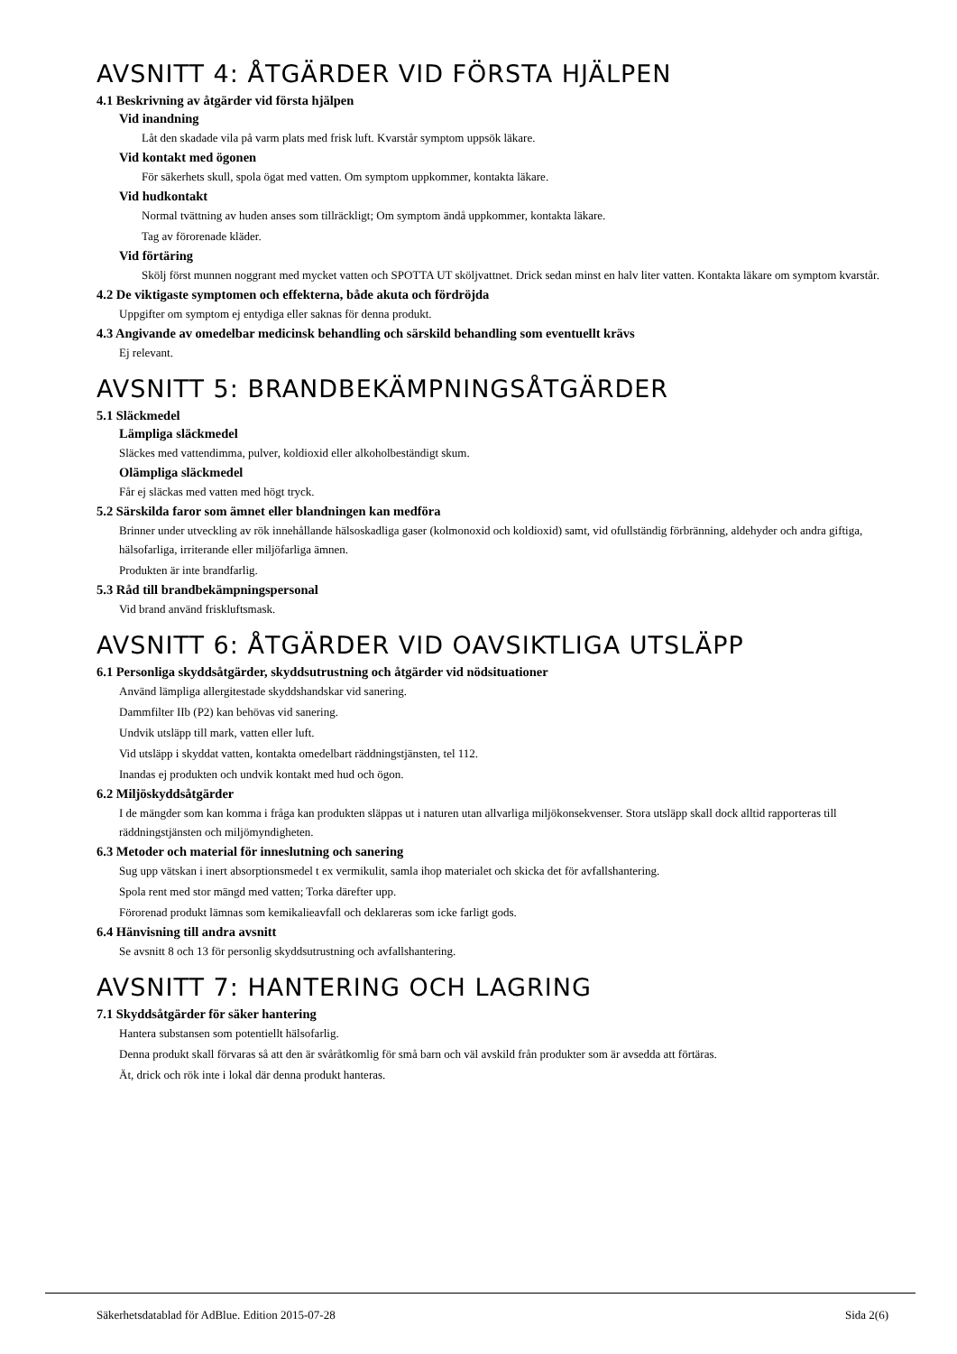AVSNITT 4: ÅTGÄRDER VID FÖRSTA HJÄLPEN
4.1 Beskrivning av åtgärder vid första hjälpen
Vid inandning
Låt den skadade vila på varm plats med frisk luft. Kvarstår symptom uppsök läkare.
Vid kontakt med ögonen
För säkerhets skull, spola ögat med vatten. Om symptom uppkommer, kontakta läkare.
Vid hudkontakt
Normal tvättning av huden anses som tillräckligt; Om symptom ändå uppkommer, kontakta läkare.
Tag av förorenade kläder.
Vid förtäring
Skölj först munnen noggrant med mycket vatten och SPOTTA UT sköljvattnet. Drick sedan minst en halv liter vatten. Kontakta läkare om symptom kvarstår.
4.2 De viktigaste symptomen och effekterna, både akuta och fördröjda
Uppgifter om symptom ej entydiga eller saknas för denna produkt.
4.3 Angivande av omedelbar medicinsk behandling och särskild behandling som eventuellt krävs
Ej relevant.
AVSNITT 5: BRANDBEKÄMPNINGSÅTGÄRDER
5.1 Släckmedel
Lämpliga släckmedel
Släckes med vattendimma, pulver, koldioxid eller alkoholbeständigt skum.
Olämpliga släckmedel
Får ej släckas med vatten med högt tryck.
5.2 Särskilda faror som ämnet eller blandningen kan medföra
Brinner under utveckling av rök innehållande hälsoskadliga gaser (kolmonoxid och koldioxid) samt, vid ofullständig förbränning, aldehyder och andra giftiga, hälsofarliga, irriterande eller miljöfarliga ämnen.
Produkten är inte brandfarlig.
5.3 Råd till brandbekämpningspersonal
Vid brand använd friskluftsmask.
AVSNITT 6: ÅTGÄRDER VID OAVSIKTLIGA UTSLÄPP
6.1 Personliga skyddsåtgärder, skyddsutrustning och åtgärder vid nödsituationer
Använd lämpliga allergitestade skyddshandskar vid sanering.
Dammfilter IIb (P2) kan behövas vid sanering.
Undvik utsläpp till mark, vatten eller luft.
Vid utsläpp i skyddat vatten, kontakta omedelbart räddningstjänsten, tel 112.
Inandas ej produkten och undvik kontakt med hud och ögon.
6.2 Miljöskyddsåtgärder
I de mängder som kan komma i fråga kan produkten släppas ut i naturen utan allvarliga miljökonsekvenser. Stora utsläpp skall dock alltid rapporteras till räddningstjänsten och miljömyndigheten.
6.3 Metoder och material för inneslutning och sanering
Sug upp vätskan i inert absorptionsmedel t ex vermikulit, samla ihop materialet och skicka det för avfallshantering.
Spola rent med stor mängd med vatten; Torka därefter upp.
Förorenad produkt lämnas som kemikalieavfall och deklareras som icke farligt gods.
6.4 Hänvisning till andra avsnitt
Se avsnitt 8 och 13 för personlig skyddsutrustning och avfallshantering.
AVSNITT 7: HANTERING OCH LAGRING
7.1 Skyddsåtgärder för säker hantering
Hantera substansen som potentiellt hälsofarlig.
Denna produkt skall förvaras så att den är svåråtkomlig för små barn och väl avskild från produkter som är avsedda att förtäras.
Ät, drick och rök inte i lokal där denna produkt hanteras.
Säkerhetsdatablad för AdBlue. Edition 2015-07-28 Sida 2(6)